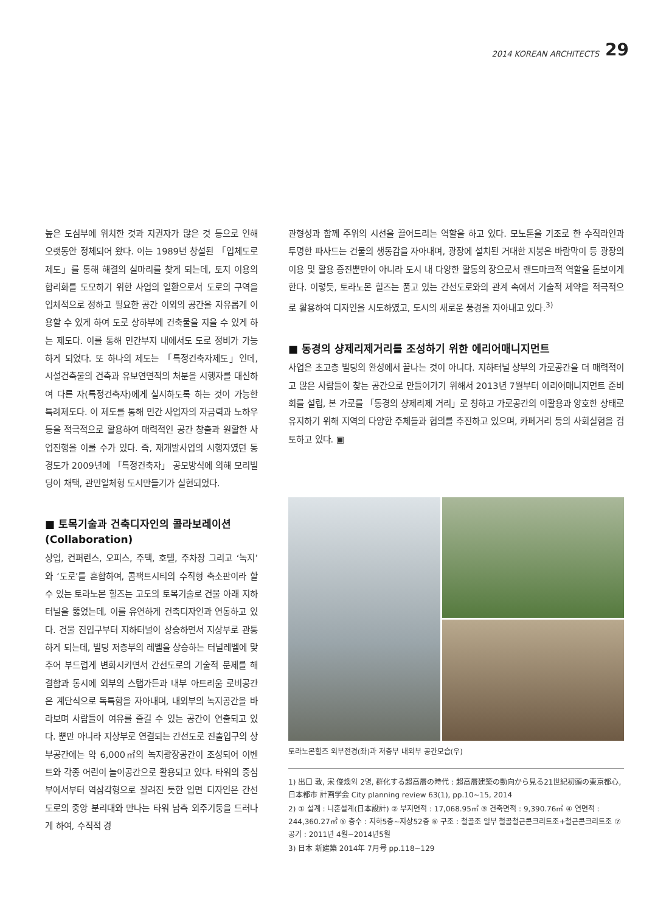2014 KOREAN ARCHITECTS 29
높은 도심부에 위치한 것과 지권자가 많은 것 등으로 인해 오랫동안 정체되어 왔다. 이는 1989년 창설된 「입체도로제도」를 통해 해결의 실마리를 찾게 되는데, 토지 이용의 합리화를 도모하기 위한 사업의 일환으로서 도로의 구역을 입체적으로 정하고 필요한 공간 이외의 공간을 자유롭게 이용할 수 있게 하여 도로 상하부에 건축물을 지을 수 있게 하는 제도다. 이를 통해 민간부지 내에서도 도로 정비가 가능하게 되었다. 또 하나의 제도는 「특정건축자제도」인데, 시설건축물의 건축과 유보연면적의 처분을 시행자를 대신하여 다른 자(특정건축자)에게 실시하도록 하는 것이 가능한 특례제도다. 이 제도를 통해 민간 사업자의 자금력과 노하우 등을 적극적으로 활용하여 매력적인 공간 창출과 원활한 사업진행을 이룰 수가 있다. 즉, 재개발사업의 시행자였던 동경도가 2009년에 「특정건축자」 공모방식에 의해 모리빌딩이 채택, 관민일체형 도시만들기가 실현되었다.
■ 토목기술과 건축디자인의 콜라보레이션 (Collaboration)
상업, 컨퍼런스, 오피스, 주택, 호텔, 주차장 그리고 ‘녹지’와 ‘도로’를 혼합하여, 콤팩트시티의 수직형 축소판이라 할 수 있는 토라노몬 힐즈는 고도의 토목기술로 건물 아래 지하터널을 뚫었는데, 이를 유연하게 건축디자인과 연동하고 있다. 건물 진입구부터 지하터널이 상승하면서 지상부로 관통하게 되는데, 빌딩 저층부의 레벨을 상승하는 터널레벨에 맞추어 부드럽게 변화시키면서 간선도로의 기술적 문제를 해결함과 동시에 외부의 스탭가든과 내부 아트리움 로비공간은 계단식으로 독특함을 자아내며, 내외부의 녹지공간을 바라보며 사람들이 여유를 즐길 수 있는 공간이 연출되고 있다. 뿐만 아니라 지상부로 연결되는 간선도로 진출입구의 상부공간에는 약 6,000㎡의 녹지광장공간이 조성되어 이벤트와 각종 어린이 놀이공간으로 활용되고 있다. 타워의 중심부에서부터 역삼각형으로 잘려진 듯한 입면 디자인은 간선도로의 중앙 분리대와 만나는 타워 남측 외주기둥을 드러나게 하여, 수직적 경
관형성과 함께 주위의 시선을 끌어드리는 역할을 하고 있다. 모노톤을 기조로 한 수직라인과 투명한 파사드는 건물의 생동감을 자아내며, 광장에 설치된 거대한 지붕은 바람막이 등 광장의 이용 및 활용 증진뿐만이 아니라 도시 내 다양한 활동의 장으로서 랜드마크적 역할을 돋보이게 한다. 이렇듯, 토라노몬 힐즈는 품고 있는 간선도로와의 관계 속에서 기술적 제약을 적극적으로 활용하여 디자인을 시도하였고, 도시의 새로운 풍경을 자아내고 있다.<sup>3)</sup>
■ 동경의 샹제리제거리를 조성하기 위한 에리어매니지먼트
사업은 초고층 빌딩의 완성에서 끝나는 것이 아니다. 지하터널 상부의 가로공간을 더 매력적이고 많은 사람들이 찾는 공간으로 만들어가기 위해서 2013년 7월부터 에리어매니지먼트 준비회를 설립, 본 가로를 「동경의 샹제리제 거리」로 칭하고 가로공간의 이활용과 양호한 상태로 유지하기 위해 지역의 다양한 주체들과 협의를 추진하고 있으며, 카페거리 등의 사회실험을 검토하고 있다. ▣
토라노몬힐즈 외부전경(좌)과 저층부 내외부 공간모습(우)
1) 出口 敦, 宋 俊煥외 2명, 群化する超高層の時代 : 超高層建築の動向から見る21世紀初頭の東京都心, 日本都市 計画学会 City planning review 63(1), pp.10~15, 2014
2) ① 설계 : 니혼설계(日本設計) ② 부지면적 : 17,068.95㎡ ③ 건축면적 : 9,390.76㎡ ④ 연면적 : 244,360.27㎡ ⑤ 층수 : 지하5층~지상52층 ⑥ 구조 : 철골조 일부 철골철근콘크리트조+철근콘크리트조 ⑦ 공기 : 2011년 4월~2014년5월
3) 日本 新建築 2014年 7月号 pp.118~129